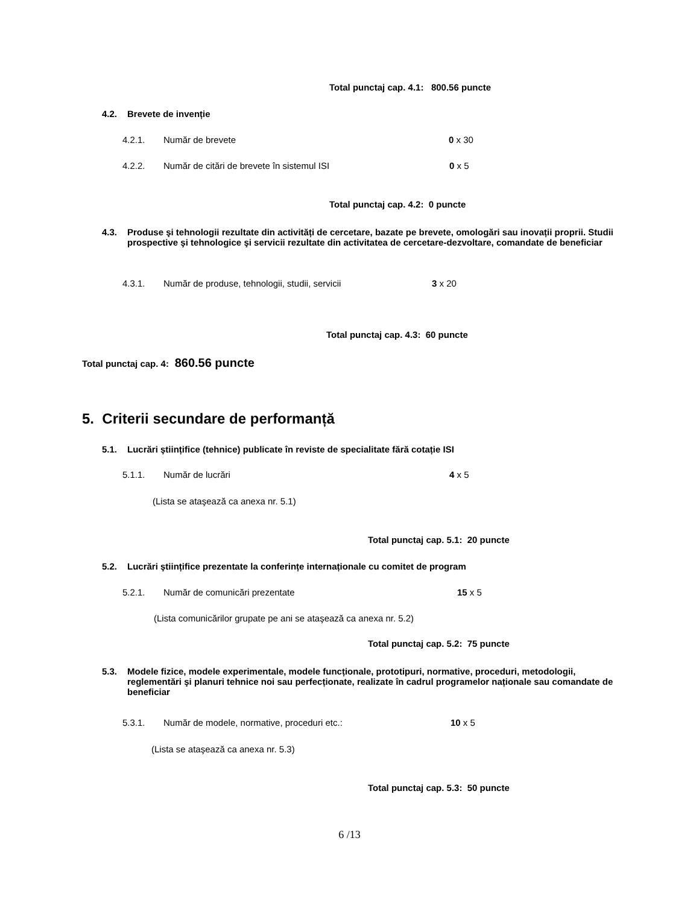Total punctaj cap. 4.1: 800.56 puncte
4.2. Brevete de invenție
4.2.1. Număr de brevete 0 x 30
4.2.2. Număr de citări de brevete în sistemul ISI 0 x 5
Total punctaj cap. 4.2: 0 puncte
4.3. Produse şi tehnologii rezultate din activități de cercetare, bazate pe brevete, omologări sau inovații proprii. Studii prospective şi tehnologice şi servicii rezultate din activitatea de cercetare-dezvoltare, comandate de beneficiar
4.3.1. Număr de produse, tehnologii, studii, servicii 3 x 20
Total punctaj cap. 4.3: 60 puncte
Total punctaj cap. 4: 860.56 puncte
5. Criterii secundare de performanță
5.1. Lucrări ştiințifice (tehnice) publicate în reviste de specialitate fără cotație ISI
5.1.1. Număr de lucrări 4 x 5
(Lista se ataşează ca anexa nr. 5.1)
Total punctaj cap. 5.1: 20 puncte
5.2. Lucrări ştiințifice prezentate la conferințe internaționale cu comitet de program
5.2.1. Număr de comunicări prezentate 15 x 5
(Lista comunicărilor grupate pe ani se ataşează ca anexa nr. 5.2)
Total punctaj cap. 5.2: 75 puncte
5.3. Modele fizice, modele experimentale, modele funcționale, prototipuri, normative, proceduri, metodologii, reglementări şi planuri tehnice noi sau perfecționate, realizate în cadrul programelor naționale sau comandate de beneficiar
5.3.1. Număr de modele, normative, proceduri etc.: 10 x 5
(Lista se ataşează ca anexa nr. 5.3)
Total punctaj cap. 5.3: 50 puncte
6 /13